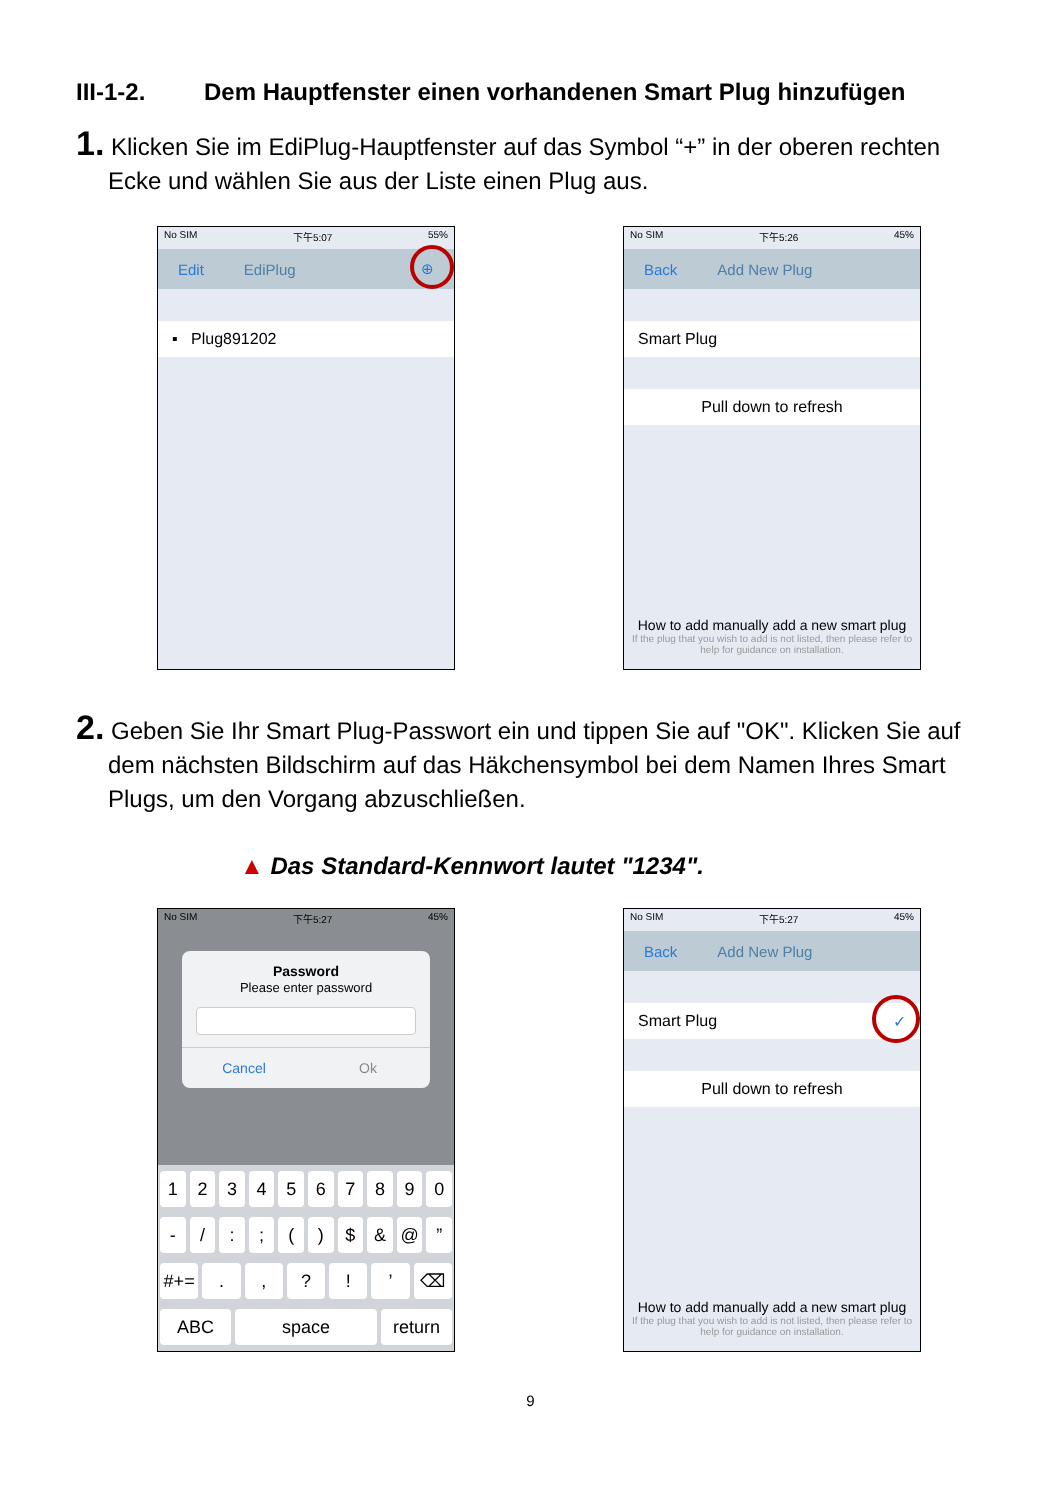III-1-2. Dem Hauptfenster einen vorhandenen Smart Plug hinzufügen
1. Klicken Sie im EdiPlug-Hauptfenster auf das Symbol “+” in der oberen rechten Ecke und wählen Sie aus der Liste einen Plug aus.
No SIM 下午5:07 55%
Edit EdiPlug ⊕
▪ Plug891202
No SIM 下午5:26 45%
Back Add New Plug
Smart Plug
Pull down to refresh
How to add manually add a new smart plug
If the plug that you wish to add is not listed, then please refer to help for guidance on installation.
2. Geben Sie Ihr Smart Plug-Passwort ein und tippen Sie auf "OK". Klicken Sie auf dem nächsten Bildschirm auf das Häkchensymbol bei dem Namen Ihres Smart Plugs, um den Vorgang abzuschließen.
▲ Das Standard-Kennwort lautet "1234".
No SIM 下午5:27 45%
Password
Please enter password
Cancel Ok
1234567890
- /:; () $ & @”
#+=.,?!’ ⌫
ABC space return
No SIM 下午5:27 45%
Back Add New Plug
Smart Plug ✓
Pull down to refresh
How to add manually add a new smart plug
If the plug that you wish to add is not listed, then please refer to help for guidance on installation.
9